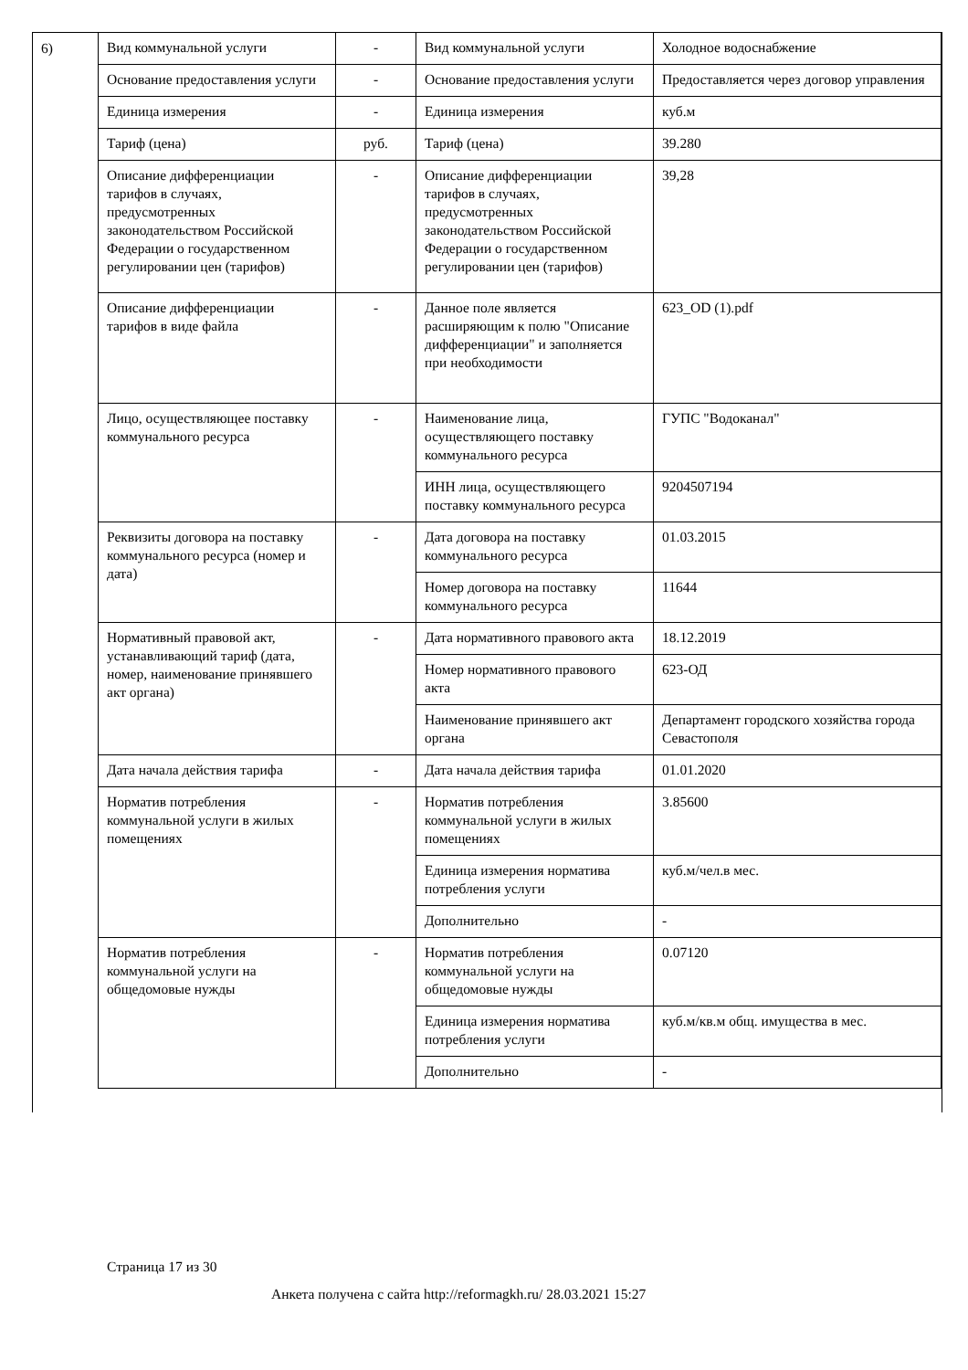6)
| Вид коммунальной услуги | - | Вид коммунальной услуги | Холодное водоснабжение |
| Основание предоставления услуги | - | Основание предоставления услуги | Предоставляется через договор управления |
| Единица измерения | - | Единица измерения | куб.м |
| Тариф (цена) | руб. | Тариф (цена) | 39.280 |
| Описание дифференциации тарифов в случаях, предусмотренных законодательством Российской Федерации о государственном регулировании цен (тарифов) | - | Описание дифференциации тарифов в случаях, предусмотренных законодательством Российской Федерации о государственном регулировании цен (тарифов) | 39,28 |
| Описание дифференциации тарифов в виде файла | - | Данное поле является расширяющим к полю "Описание дифференциации" и заполняется при необходимости | 623_OD (1).pdf |
| Лицо, осуществляющее поставку коммунального ресурса | - | Наименование лица, осуществляющего поставку коммунального ресурса | ГУПС "Водоканал" |
| | | ИНН лица, осуществляющего поставку коммунального ресурса | 9204507194 |
| Реквизиты договора на поставку коммунального ресурса (номер и дата) | - | Дата договора на поставку коммунального ресурса | 01.03.2015 |
| | | Номер договора на поставку коммунального ресурса | 11644 |
| Нормативный правовой акт, устанавливающий тариф (дата, номер, наименование принявшего акт органа) | - | Дата нормативного правового акта | 18.12.2019 |
| | | Номер нормативного правового акта | 623-ОД |
| | | Наименование принявшего акт органа | Департамент городского хозяйства города Севастополя |
| Дата начала действия тарифа | - | Дата начала действия тарифа | 01.01.2020 |
| Норматив потребления коммунальной услуги в жилых помещениях | - | Норматив потребления коммунальной услуги в жилых помещениях | 3.85600 |
| | | Единица измерения норматива потребления услуги | куб.м/чел.в мес. |
| | | Дополнительно | - |
| Норматив потребления коммунальной услуги на общедомовые нужды | - | Норматив потребления коммунальной услуги на общедомовые нужды | 0.07120 |
| | | Единица измерения норматива потребления услуги | куб.м/кв.м общ. имущества в мес. |
| | | Дополнительно | - |
Страница 17 из 30
Анкета получена с сайта http://reformagkh.ru/ 28.03.2021 15:27